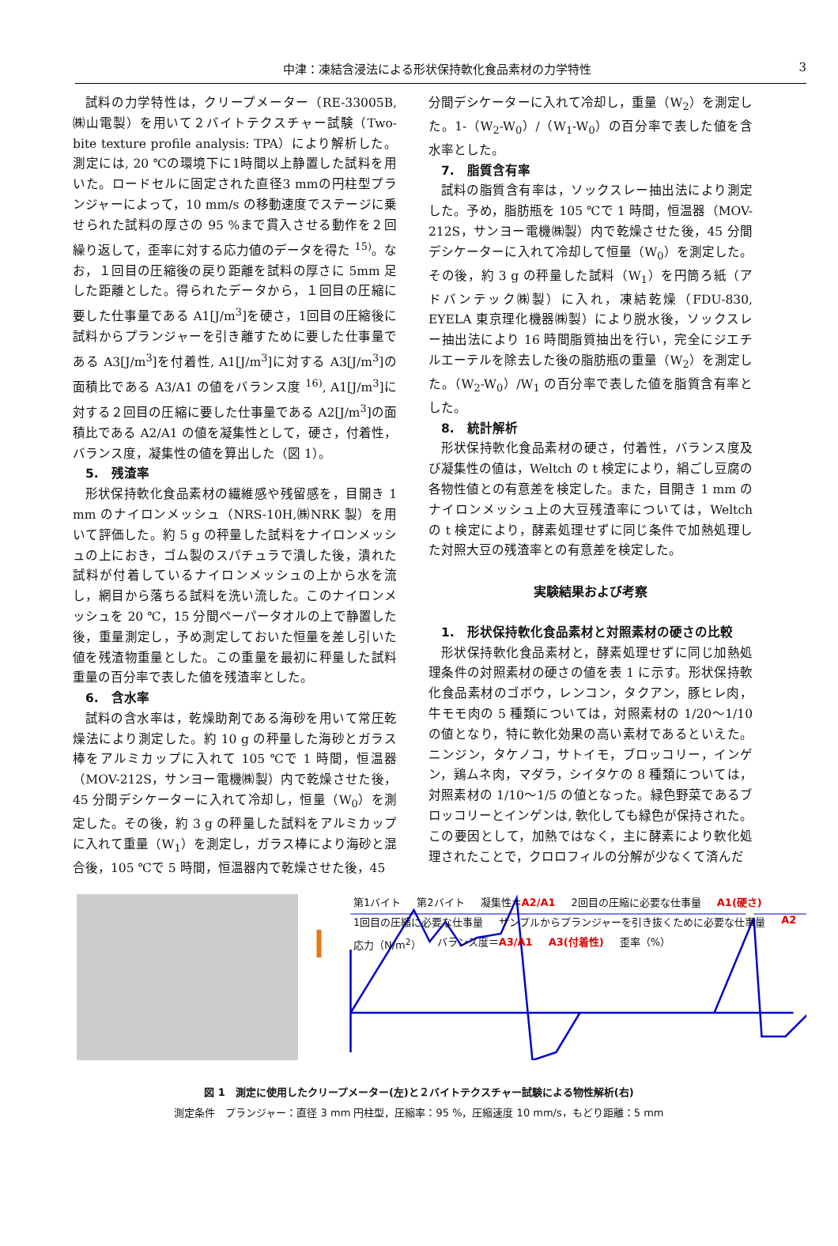中津：凍結含浸法による形状保持軟化食品素材の力学特性 3
試料の力学特性は，クリープメーター（RE-33005B,㈱山電製）を用いて２バイトテクスチャー試験（Two-bite texture profile analysis: TPA）により解析した。測定には, 20 ℃の環境下に1時間以上静置した試料を用いた。ロードセルに固定された直径3 mmの円柱型プランジャーによって，10 mm/s の移動速度でステージに乗せられた試料の厚さの 95 %まで貫入させる動作を２回繰り返して，歪率に対する応力値のデータを得た <sup>15)</sup>。なお，１回目の圧縮後の戻り距離を試料の厚さに 5mm 足した距離とした。得られたデータから，１回目の圧縮に要した仕事量である A1[J/m<sup>3</sup>]を硬さ，1回目の圧縮後に試料からプランジャーを引き離すために要した仕事量である A3[J/m<sup>3</sup>]を付着性, A1[J/m<sup>3</sup>]に対する A3[J/m<sup>3</sup>]の面積比である A3/A1 の値をバランス度 <sup>16)</sup>, A1[J/m<sup>3</sup>]に対する２回目の圧縮に要した仕事量である A2[J/m<sup>3</sup>]の面積比である A2/A1 の値を凝集性として，硬さ，付着性，バランス度，凝集性の値を算出した（図 1）。
5.　残渣率
形状保持軟化食品素材の繊維感や残留感を，目開き 1 mm のナイロンメッシュ（NRS-10H,㈱NRK 製）を用いて評価した。約 5 g の秤量した試料をナイロンメッシュの上におき，ゴム製のスパチュラで潰した後，潰れた試料が付着しているナイロンメッシュの上から水を流し，網目から落ちる試料を洗い流した。このナイロンメッシュを 20 ℃，15 分間ペーパータオルの上で静置した後，重量測定し，予め測定しておいた恒量を差し引いた値を残渣物重量とした。この重量を最初に秤量した試料重量の百分率で表した値を残渣率とした。
6.　含水率
試料の含水率は，乾燥助剤である海砂を用いて常圧乾燥法により測定した。約 10 g の秤量した海砂とガラス棒をアルミカップに入れて 105 ℃で 1 時間，恒温器（MOV-212S，サンヨー電機㈱製）内で乾燥させた後，45 分間デシケーターに入れて冷却し，恒量（W<sub>0</sub>）を測定した。その後，約 3 g の秤量した試料をアルミカップに入れて重量（W<sub>1</sub>）を測定し，ガラス棒により海砂と混合後，105 ℃で 5 時間，恒温器内で乾燥させた後，45
分間デシケーターに入れて冷却し，重量（W<sub>2</sub>）を測定した。1-（W<sub>2</sub>-W<sub>0</sub>）/（W<sub>1</sub>-W<sub>0</sub>）の百分率で表した値を含水率とした。
7.　脂質含有率
試料の脂質含有率は，ソックスレー抽出法により測定した。予め，脂肪瓶を 105 ℃で 1 時間，恒温器（MOV-212S，サンヨー電機㈱製）内で乾燥させた後，45 分間デシケーターに入れて冷却して恒量（W<sub>0</sub>）を測定した。その後，約 3 g の秤量した試料（W<sub>1</sub>）を円筒ろ紙（アドバンテック㈱製）に入れ，凍結乾燥（FDU-830, EYELA 東京理化機器㈱製）により脱水後，ソックスレー抽出法により 16 時間脂質抽出を行い，完全にジエチルエーテルを除去した後の脂肪瓶の重量（W<sub>2</sub>）を測定した。（W<sub>2</sub>-W<sub>0</sub>）/W<sub>1</sub> の百分率で表した値を脂質含有率とした。
8.　統計解析
形状保持軟化食品素材の硬さ，付着性，バランス度及び凝集性の値は，Weltch の t 検定により，絹ごし豆腐の各物性値との有意差を検定した。また，目開き 1 mm のナイロンメッシュ上の大豆残渣率については，Weltch の t 検定により，酵素処理せずに同じ条件で加熱処理した対照大豆の残渣率との有意差を検定した。
実験結果および考察
1.　形状保持軟化食品素材と対照素材の硬さの比較
形状保持軟化食品素材と，酵素処理せずに同じ加熱処理条件の対照素材の硬さの値を表 1 に示す。形状保持軟化食品素材のゴボウ，レンコン，タクアン，豚ヒレ肉，牛モモ肉の 5 種類については，対照素材の 1/20～1/10 の値となり，特に軟化効果の高い素材であるといえた。ニンジン，タケノコ，サトイモ，ブロッコリー，インゲン，鶏ムネ肉，マダラ，シイタケの 8 種類については，対照素材の 1/10～1/5 の値となった。緑色野菜であるブロッコリーとインゲンは, 軟化しても緑色が保持された。この要因として，加熱ではなく，主に酵素により軟化処理されたことで，クロロフィルの分解が少なくて済んだ
第1バイト 第2バイト 凝集性＝A2/A1 2回目の圧縮に必要な仕事量 A1(硬さ) 1回目の圧縮に必要な仕事量 サンプルからプランジャーを引き抜くために必要な仕事量 A2 応力（N/m<sup>2</sup>） バランス度＝A3/A1 A3(付着性) 歪率（%）
図 1　測定に使用したクリープメーター(左)と２バイトテクスチャー試験による物性解析(右)
測定条件　プランジャー：直径 3 mm 円柱型，圧縮率：95 %，圧縮速度 10 mm/s，もどり距離：5 mm